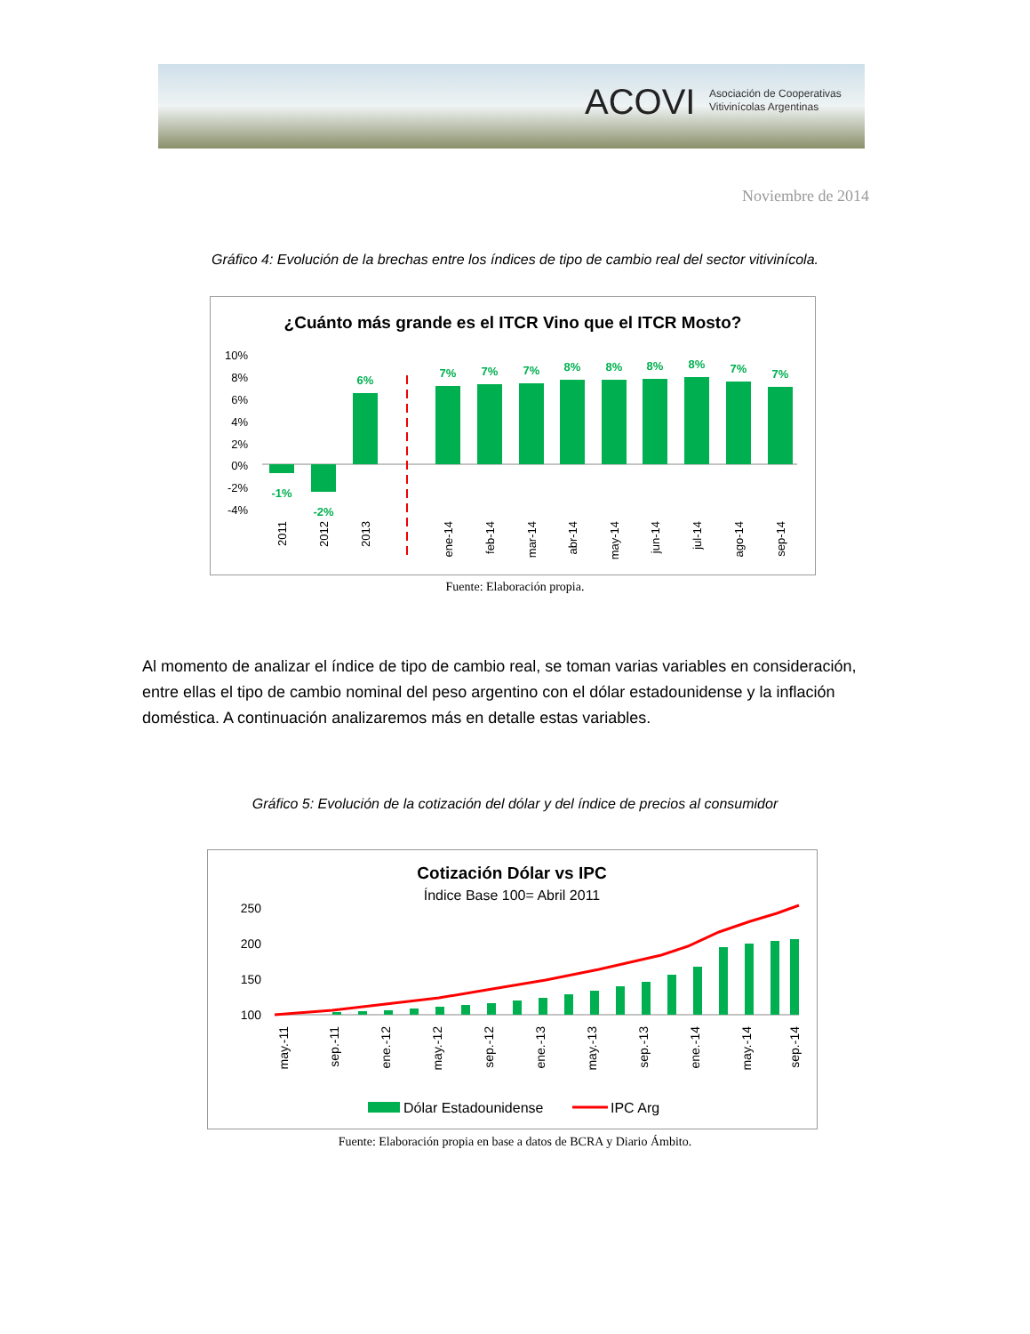ACOVI
Asociación de Cooperativas
Vitivinícolas Argentinas
Noviembre de 2014
Gráfico 4: Evolución de la brechas entre los índices de tipo de cambio real del sector vitivinícola.
¿Cuánto más grande es el ITCR Vino que el ITCR Mosto?
10%
8%
6%
4%
2%
0%
-2%
-4%
-1%
-2%
6%
7%
7%
7%
8%
8%
8%
8%
7%
7%
2011
2012
2013
ene-14
feb-14
mar-14
abr-14
may-14
jun-14
jul-14
ago-14
sep-14
Fuente: Elaboración propia.
Al momento de analizar el índice de tipo de cambio real, se toman varias variables en consideración, entre ellas el tipo de cambio nominal del peso argentino con el dólar estadounidense y la inflación doméstica. A continuación analizaremos más en detalle estas variables.
Gráfico 5: Evolución de la cotización del dólar y del índice de precios al consumidor
Cotización Dólar vs IPC
Índice Base 100= Abril 2011
250
200
150
100
may.-11
sep.-11
ene.-12
may.-12
sep.-12
ene.-13
may.-13
sep.-13
ene.-14
may.-14
sep.-14
Dólar Estadounidense
IPC Arg
Fuente: Elaboración propia en base a datos de BCRA y Diario Ámbito.